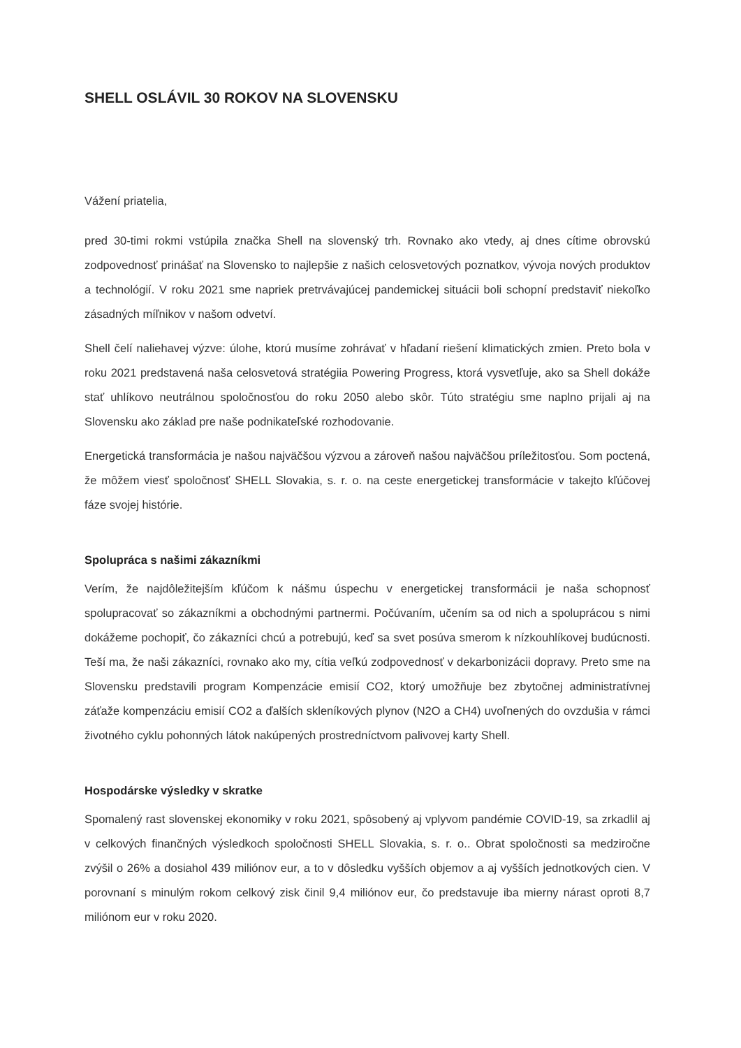SHELL OSLÁVIL 30 ROKOV NA SLOVENSKU
Vážení priatelia,
pred 30-timi rokmi vstúpila značka Shell na slovenský trh. Rovnako ako vtedy, aj dnes cítime obrovskú zodpovednosť prinášať na Slovensko to najlepšie z našich celosvetových poznatkov, vývoja nových produktov a technológií. V roku 2021 sme napriek pretrvávajúcej pandemickej situácii boli schopní predstaviť niekoľko zásadných míľnikov v našom odvetví.
Shell čelí naliehavej výzve: úlohe, ktorú musíme zohrávať v hľadaní riešení klimatických zmien. Preto bola v roku 2021 predstavená naša celosvetová stratégiia Powering Progress, ktorá vysvetľuje, ako sa Shell dokáže stať uhlíkovo neutrálnou spoločnosťou do roku 2050 alebo skôr. Túto stratégiu sme naplno prijali aj na Slovensku ako základ pre naše podnikateľské rozhodovanie.
Energetická transformácia je našou najväčšou výzvou a zároveň našou najväčšou príležitosťou. Som poctená, že môžem viesť spoločnosť SHELL Slovakia, s. r. o. na ceste energetickej transformácie v takejto kľúčovej fáze svojej histórie.
Spolupráca s našimi zákazníkmi
Verím, že najdôležitejším kľúčom k nášmu úspechu v energetickej transformácii je naša schopnosť spolupracovať so zákazníkmi a obchodnými partnermi. Počúvaním, učením sa od nich a spoluprácou s nimi dokážeme pochopiť, čo zákazníci chcú a potrebujú, keď sa svet posúva smerom k nízkouhlíkovej budúcnosti. Teší ma, že naši zákazníci, rovnako ako my, cítia veľkú zodpovednosť v dekarbonizácii dopravy. Preto sme na Slovensku predstavili program Kompenzácie emisií CO2, ktorý umožňuje bez zbytočnej administratívnej záťaže kompenzáciu emisií CO2 a ďalších skleníkových plynov (N2O a CH4) uvoľnených do ovzdušia v rámci životného cyklu pohonných látok nakúpených prostredníctvom palivovej karty Shell.
Hospodárske výsledky v skratke
Spomalený rast slovenskej ekonomiky v roku 2021, spôsobený aj vplyvom pandémie COVID-19, sa zrkadlil aj v celkových finančných výsledkoch spoločnosti SHELL Slovakia, s. r. o.. Obrat spoločnosti sa medziročne zvýšil o 26% a dosiahol 439 miliónov eur, a to v dôsledku vyšších objemov a aj vyšších jednotkových cien. V porovnaní s minulým rokom celkový zisk činil 9,4 miliónov eur, čo predstavuje iba mierny nárast oproti 8,7 miliónom eur v roku 2020.